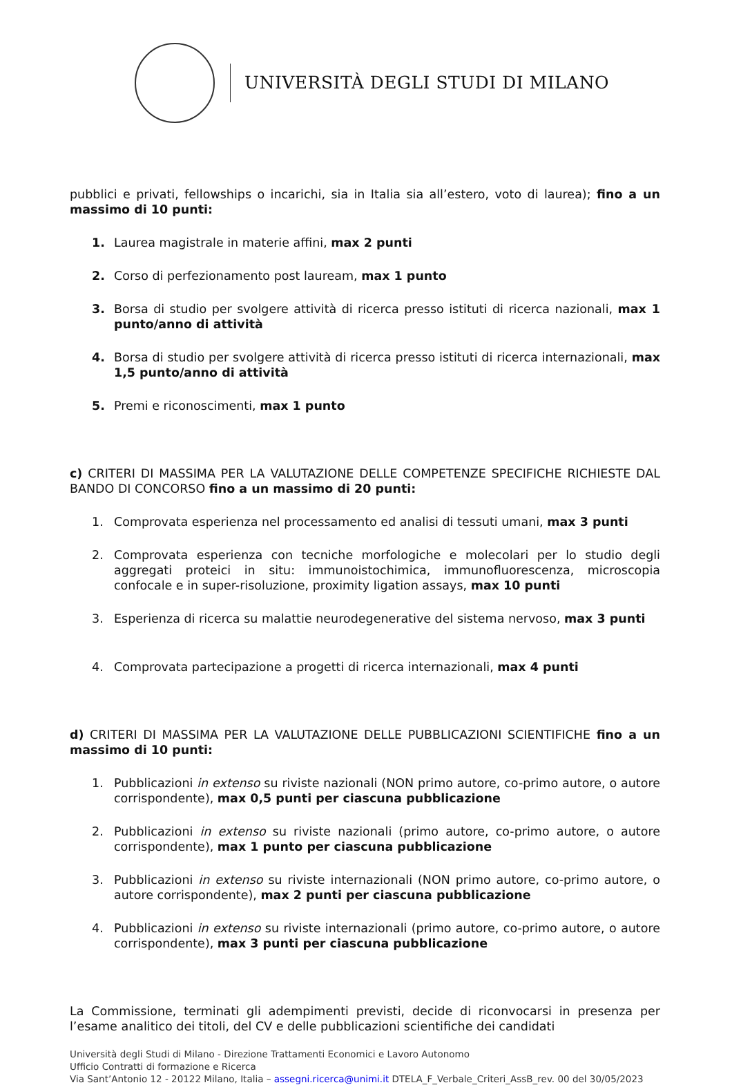UNIVERSITÀ DEGLI STUDI DI MILANO
pubblici e privati, fellowships o incarichi, sia in Italia sia all’estero, voto di laurea); fino a un massimo di 10 punti:
1. Laurea magistrale in materie affini, max 2 punti
2. Corso di perfezionamento post lauream, max 1 punto
3. Borsa di studio per svolgere attività di ricerca presso istituti di ricerca nazionali, max 1 punto/anno di attività
4. Borsa di studio per svolgere attività di ricerca presso istituti di ricerca internazionali, max 1,5 punto/anno di attività
5. Premi e riconoscimenti, max 1 punto
c) CRITERI DI MASSIMA PER LA VALUTAZIONE DELLE COMPETENZE SPECIFICHE RICHIESTE DAL BANDO DI CONCORSO fino a un massimo di 20 punti:
1. Comprovata esperienza nel processamento ed analisi di tessuti umani, max 3 punti
2. Comprovata esperienza con tecniche morfologiche e molecolari per lo studio degli aggregati proteici in situ: immunoistochimica, immunofluorescenza, microscopia confocale e in super-risoluzione, proximity ligation assays, max 10 punti
3. Esperienza di ricerca su malattie neurodegenerative del sistema nervoso, max 3 punti
4. Comprovata partecipazione a progetti di ricerca internazionali, max 4 punti
d) CRITERI DI MASSIMA PER LA VALUTAZIONE DELLE PUBBLICAZIONI SCIENTIFICHE fino a un massimo di 10 punti:
1. Pubblicazioni in extenso su riviste nazionali (NON primo autore, co-primo autore, o autore corrispondente), max 0,5 punti per ciascuna pubblicazione
2. Pubblicazioni in extenso su riviste nazionali (primo autore, co-primo autore, o autore corrispondente), max 1 punto per ciascuna pubblicazione
3. Pubblicazioni in extenso su riviste internazionali (NON primo autore, co-primo autore, o autore corrispondente), max 2 punti per ciascuna pubblicazione
4. Pubblicazioni in extenso su riviste internazionali (primo autore, co-primo autore, o autore corrispondente), max 3 punti per ciascuna pubblicazione
La Commissione, terminati gli adempimenti previsti, decide di riconvocarsi in presenza per l’esame analitico dei titoli, del CV e delle pubblicazioni scientifiche dei candidati
Università degli Studi di Milano - Direzione Trattamenti Economici e Lavoro Autonomo
Ufficio Contratti di formazione e Ricerca
Via Sant’Antonio 12 - 20122 Milano, Italia – assegni.ricerca@unimi.it DTELA_F_Verbale_Criteri_AssB_rev. 00 del 30/05/2023